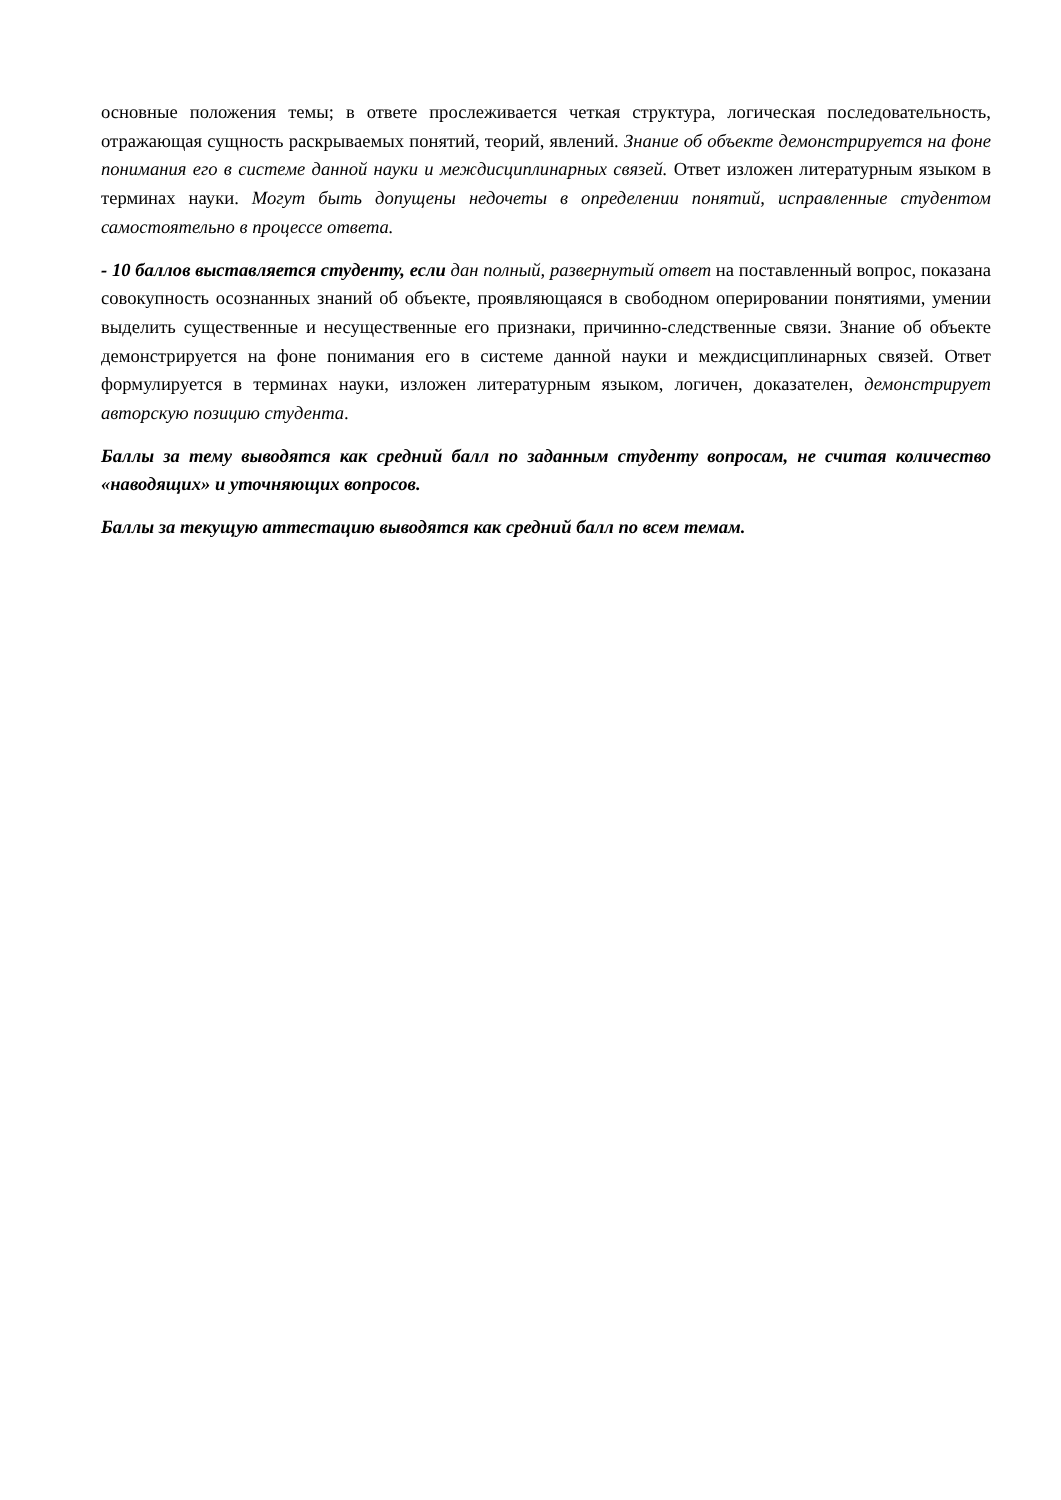основные положения темы; в ответе прослеживается четкая структура, логическая последовательность, отражающая сущность раскрываемых понятий, теорий, явлений. Знание об объекте демонстрируется на фоне понимания его в системе данной науки и междисциплинарных связей. Ответ изложен литературным языком в терминах науки. Могут быть допущены недочеты в определении понятий, исправленные студентом самостоятельно в процессе ответа.
- 10 баллов выставляется студенту, если дан полный, развернутый ответ на поставленный вопрос, показана совокупность осознанных знаний об объекте, проявляющаяся в свободном оперировании понятиями, умении выделить существенные и несущественные его признаки, причинно-следственные связи. Знание об объекте демонстрируется на фоне понимания его в системе данной науки и междисциплинарных связей. Ответ формулируется в терминах науки, изложен литературным языком, логичен, доказателен, демонстрирует авторскую позицию студента.
Баллы за тему выводятся как средний балл по заданным студенту вопросам, не считая количество «наводящих» и уточняющих вопросов.
Баллы за текущую аттестацию выводятся как средний балл по всем темам.